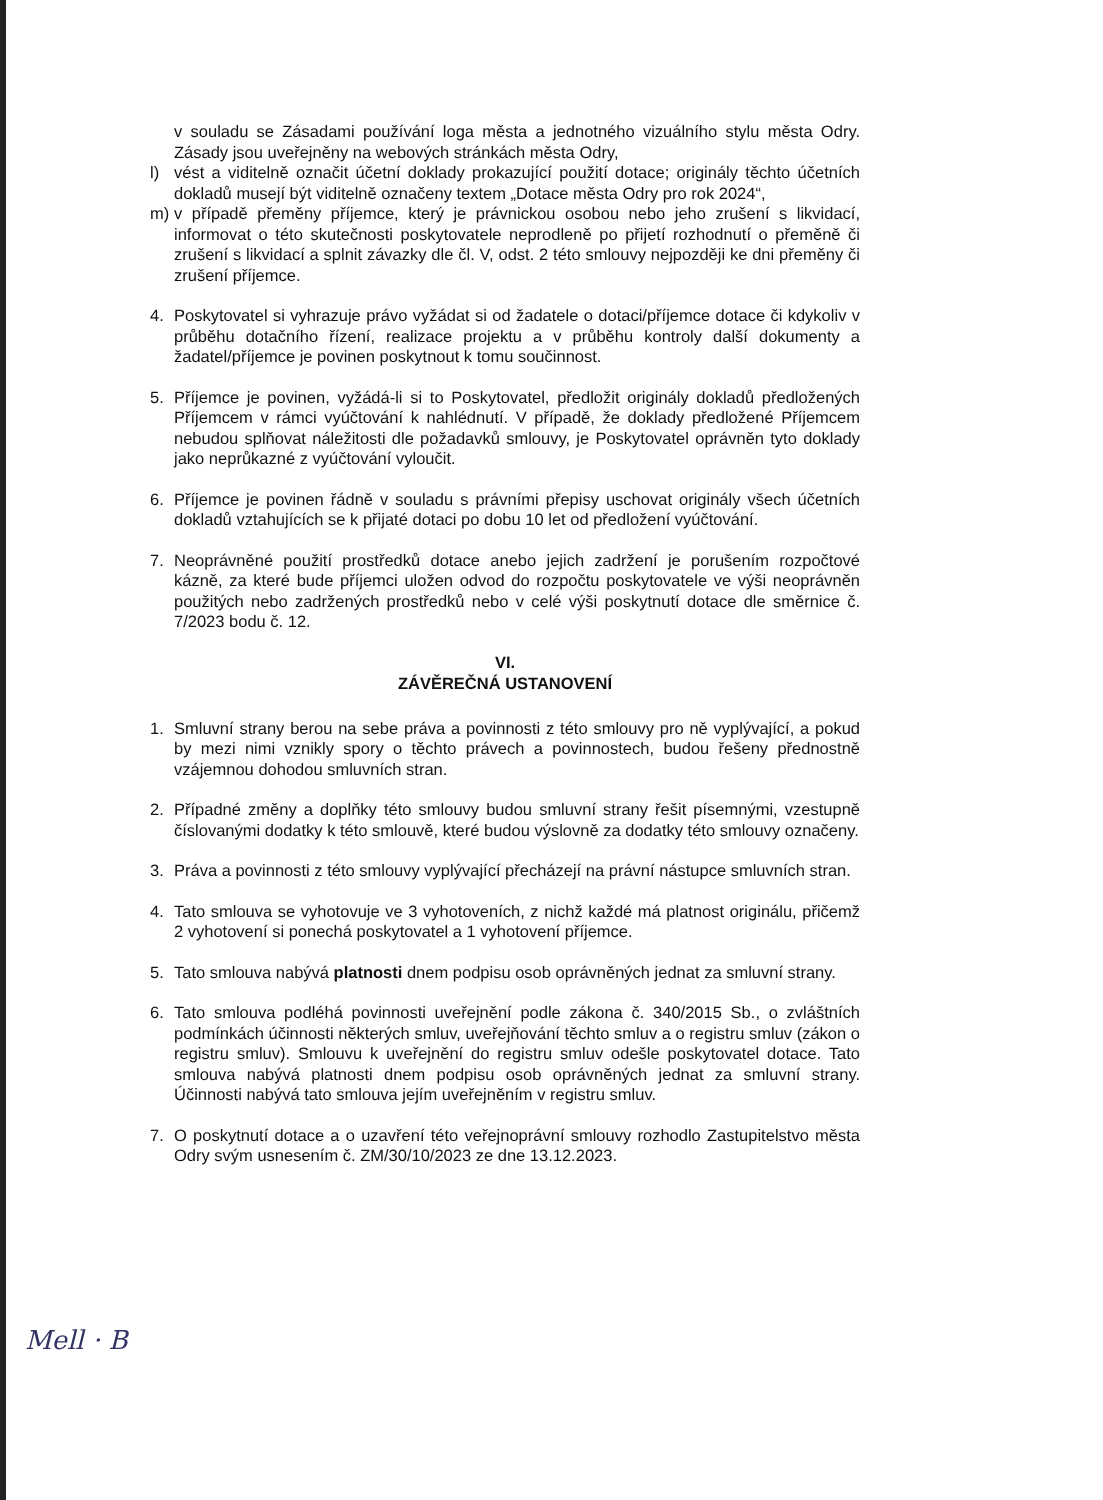v souladu se Zásadami používání loga města a jednotného vizuálního stylu města Odry. Zásady jsou uveřejněny na webových stránkách města Odry,
l) vést a viditelně označit účetní doklady prokazující použití dotace; originály těchto účetních dokladů musejí být viditelně označeny textem „Dotace města Odry pro rok 2024“,
m) v případě přeměny příjemce, který je právnickou osobou nebo jeho zrušení s likvidací, informovat o této skutečnosti poskytovatele neprodleně po přijetí rozhodnutí o přeměně či zrušení s likvidací a splnit závazky dle čl. V, odst. 2 této smlouvy nejpozději ke dni přeměny či zrušení příjemce.
4. Poskytovatel si vyhrazuje právo vyžádat si od žadatele o dotaci/příjemce dotace či kdykoliv v průběhu dotačního řízení, realizace projektu a v průběhu kontroly další dokumenty a žadatel/příjemce je povinen poskytnout k tomu součinnost.
5. Příjemce je povinen, vyžádá-li si to Poskytovatel, předložit originály dokladů předložených Příjemcem v rámci vyúčtování k nahlédnutí. V případě, že doklady předložené Příjemcem nebudou splňovat náležitosti dle požadavků smlouvy, je Poskytovatel oprávněn tyto doklady jako neprůkazné z vyúčtování vyloučit.
6. Příjemce je povinen řádně v souladu s právními přepisy uschovat originály všech účetních dokladů vztahujících se k přijaté dotaci po dobu 10 let od předložení vyúčtování.
7. Neoprávněné použití prostředků dotace anebo jejich zadržení je porušením rozpočtové kázně, za které bude příjemci uložen odvod do rozpočtu poskytovatele ve výši neoprávněn použitých nebo zadržených prostředků nebo v celé výši poskytnutí dotace dle směrnice č. 7/2023 bodu č. 12.
VI.
ZÁVĚREČNÁ USTANOVENÍ
1. Smluvní strany berou na sebe práva a povinnosti z této smlouvy pro ně vyplývající, a pokud by mezi nimi vznikly spory o těchto právech a povinnostech, budou řešeny přednostně vzájemnou dohodou smluvních stran.
2. Případné změny a doplňky této smlouvy budou smluvní strany řešit písemnými, vzestupně číslovanými dodatky k této smlouvě, které budou výslovně za dodatky této smlouvy označeny.
3. Práva a povinnosti z této smlouvy vyplývající přecházejí na právní nástupce smluvních stran.
4. Tato smlouva se vyhotovuje ve 3 vyhotoveních, z nichž každé má platnost originálu, přičemž 2 vyhotovení si ponechá poskytovatel a 1 vyhotovení příjemce.
5. Tato smlouva nabývá platnosti dnem podpisu osob oprávněných jednat za smluvní strany.
6. Tato smlouva podléhá povinnosti uveřejnění podle zákona č. 340/2015 Sb., o zvláštních podmínkách účinnosti některých smluv, uveřejňování těchto smluv a o registru smluv (zákon o registru smluv). Smlouvu k uveřejnění do registru smluv odešle poskytovatel dotace. Tato smlouva nabývá platnosti dnem podpisu osob oprávněných jednat za smluvní strany. Účinnosti nabývá tato smlouva jejím uveřejněním v registru smluv.
7. O poskytnutí dotace a o uzavření této veřejnoprávní smlouvy rozhodlo Zastupitelstvo města Odry svým usnesením č. ZM/30/10/2023 ze dne 13.12.2023.
Mell · B